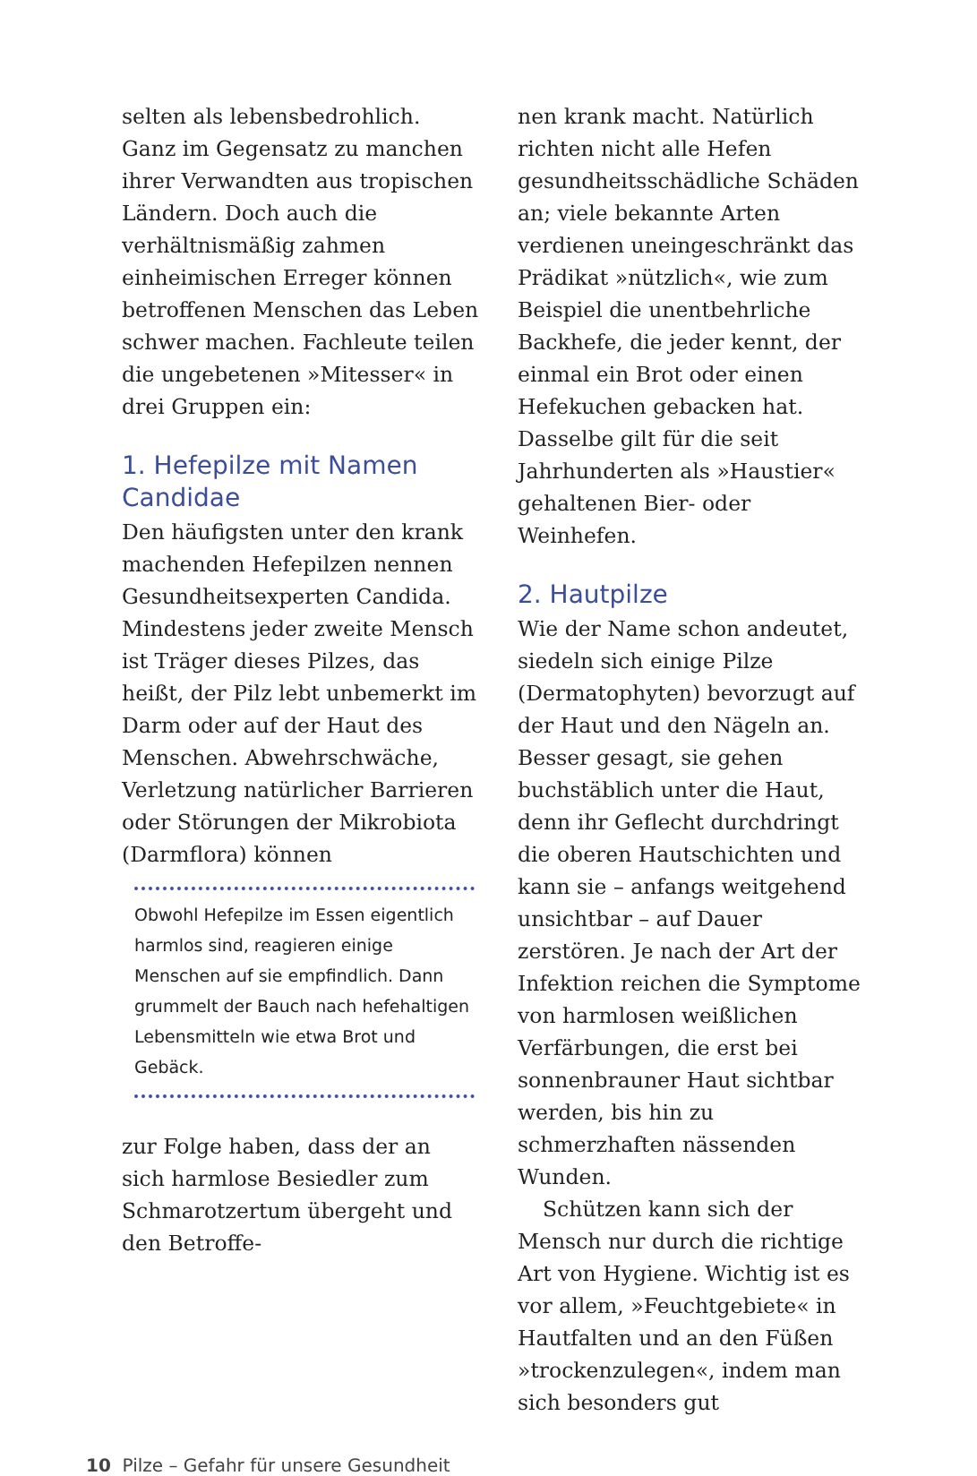selten als lebensbedrohlich. Ganz im Gegensatz zu manchen ihrer Verwandten aus tropischen Ländern. Doch auch die verhältnismäßig zahmen einheimischen Erreger können betroffenen Menschen das Leben schwer machen. Fachleute teilen die ungebetenen »Mitesser« in drei Gruppen ein:
1. Hefepilze mit Namen Candidae
Den häufigsten unter den krank machenden Hefepilzen nennen Gesundheitsexperten Candida. Mindestens jeder zweite Mensch ist Träger dieses Pilzes, das heißt, der Pilz lebt unbemerkt im Darm oder auf der Haut des Menschen. Abwehrschwäche, Verletzung natürlicher Barrieren oder Störungen der Mikrobiota (Darmflora) können
Obwohl Hefepilze im Essen eigentlich harmlos sind, reagieren einige Menschen auf sie empfindlich. Dann grummelt der Bauch nach hefehaltigen Lebensmitteln wie etwa Brot und Gebäck.
zur Folge haben, dass der an sich harmlose Besiedler zum Schmarotzertum übergeht und den Betroffe-
nen krank macht. Natürlich richten nicht alle Hefen gesundheitsschädliche Schäden an; viele bekannte Arten verdienen uneingeschränkt das Prädikat »nützlich«, wie zum Beispiel die unentbehrliche Backhefe, die jeder kennt, der einmal ein Brot oder einen Hefekuchen gebacken hat. Dasselbe gilt für die seit Jahrhunderten als »Haustier« gehaltenen Bier- oder Weinhefen.
2. Hautpilze
Wie der Name schon andeutet, siedeln sich einige Pilze (Dermatophyten) bevorzugt auf der Haut und den Nägeln an. Besser gesagt, sie gehen buchstäblich unter die Haut, denn ihr Geflecht durchdringt die oberen Hautschichten und kann sie – anfangs weitgehend unsichtbar – auf Dauer zerstören. Je nach der Art der Infektion reichen die Symptome von harmlosen weißlichen Verfärbungen, die erst bei sonnenbrauner Haut sichtbar werden, bis hin zu schmerzhaften nässenden Wunden.
Schützen kann sich der Mensch nur durch die richtige Art von Hygiene. Wichtig ist es vor allem, »Feuchtgebiete« in Hautfalten und an den Füßen »trockenzulegen«, indem man sich besonders gut
10 Pilze – Gefahr für unsere Gesundheit